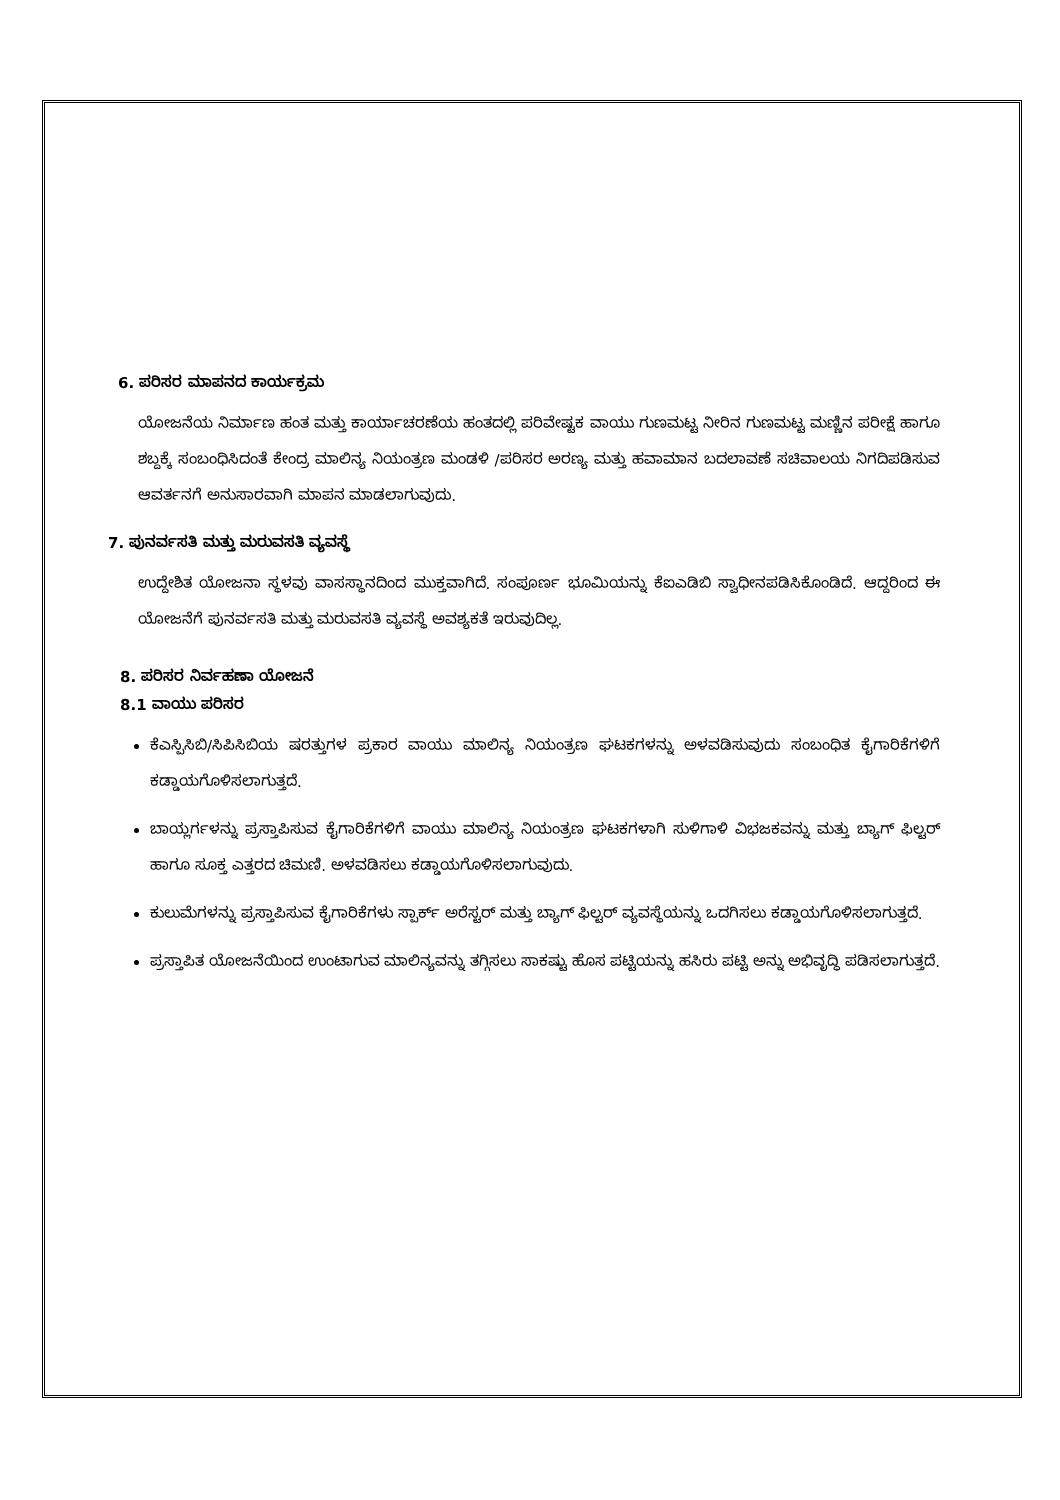6. ಪರಿಸರ ಮಾಪನದ ಕಾರ್ಯಕ್ರಮ
ಯೋಜನೆಯ ನಿರ್ಮಾಣ ಹಂತ ಮತ್ತು ಕಾರ್ಯಾಚರಣೆಯ ಹಂತದಲ್ಲಿ ಪರಿವೇಷ್ಟಕ ವಾಯು ಗುಣಮಟ್ಟ ನೀರಿನ ಗುಣಮಟ್ಟ ಮಣ್ಣಿನ ಪರೀಕ್ಷೆ ಹಾಗೂ ಶಬ್ದಕ್ಕೆ ಸಂಬಂಧಿಸಿದಂತೆ ಕೇಂದ್ರ ಮಾಲಿನ್ಯ ನಿಯಂತ್ರಣ ಮಂಡಳಿ /ಪರಿಸರ ಅರಣ್ಯ ಮತ್ತು ಹವಾಮಾನ ಬದಲಾವಣೆ ಸಚಿವಾಲಯ ನಿಗದಿಪಡಿಸುವ ಆವರ್ತನಗೆ ಅನುಸಾರವಾಗಿ ಮಾಪನ ಮಾಡಲಾಗುವುದು.
7. ಪುನರ್ವಸತಿ ಮತ್ತು ಮರುವಸತಿ ವ್ಯವಸ್ಥೆ
ಉದ್ದೇಶಿತ ಯೋಜನಾ ಸ್ಥಳವು ವಾಸಸ್ಥಾನದಿಂದ ಮುಕ್ತವಾಗಿದೆ. ಸಂಪೂರ್ಣ ಭೂಮಿಯನ್ನು ಕೆಐಎಡಿಬಿ ಸ್ವಾಧೀನಪಡಿಸಿಕೊಂಡಿದೆ. ಆದ್ದರಿಂದ ಈ ಯೋಜನೆಗೆ ಪುನರ್ವಸತಿ ಮತ್ತು ಮರುವಸತಿ ವ್ಯವಸ್ಥೆ ಅವಶ್ಯಕತೆ ಇರುವುದಿಲ್ಲ.
8. ಪರಿಸರ ನಿರ್ವಹಣಾ ಯೋಜನೆ
8.1 ವಾಯು ಪರಿಸರ
ಕೆಎಸ್ಪಿಸಿಬಿ/ಸಿಪಿಸಿಬಿಯ ಷರತ್ತುಗಳ ಪ್ರಕಾರ ವಾಯು ಮಾಲಿನ್ಯ ನಿಯಂತ್ರಣ ಘಟಕಗಳನ್ನು ಅಳವಡಿಸುವುದು ಸಂಬಂಧಿತ ಕೈಗಾರಿಕೆಗಳಿಗೆ ಕಡ್ಡಾಯಗೊಳಿಸಲಾಗುತ್ತದೆ.
ಬಾಯ್ಲರ್ಗಳನ್ನು ಪ್ರಸ್ತಾಪಿಸುವ ಕೈಗಾರಿಕೆಗಳಿಗೆ ವಾಯು ಮಾಲಿನ್ಯ ನಿಯಂತ್ರಣ ಘಟಕಗಳಾಗಿ ಸುಳಿಗಾಳಿ ವಿಭಜಕವನ್ನು ಮತ್ತು ಬ್ಯಾಗ್ ಫಿಲ್ಟರ್ ಹಾಗೂ ಸೂಕ್ತ ಎತ್ತರದ ಚಿಮಣಿ. ಅಳವಡಿಸಲು ಕಡ್ಡಾಯಗೊಳಿಸಲಾಗುವುದು.
ಕುಲುಮೆಗಳನ್ನು ಪ್ರಸ್ತಾಪಿಸುವ ಕೈಗಾರಿಕೆಗಳು ಸ್ಪಾರ್ಕ್ ಅರೆಸ್ಟರ್ ಮತ್ತು ಬ್ಯಾಗ್ ಫಿಲ್ಟರ್ ವ್ಯವಸ್ಥೆಯನ್ನು ಒದಗಿಸಲು ಕಡ್ಡಾಯಗೊಳಿಸಲಾಗುತ್ತದೆ.
ಪ್ರಸ್ತಾಪಿತ ಯೋಜನೆಯಿಂದ ಉಂಟಾಗುವ ಮಾಲಿನ್ಯವನ್ನು ತಗ್ಗಿಸಲು ಸಾಕಷ್ಟು ಹೊಸ ಪಟ್ಟಿಯನ್ನು ಹಸಿರು ಪಟ್ಟಿ ಅನ್ನು ಅಭಿವೃದ್ಧಿ ಪಡಿಸಲಾಗುತ್ತದೆ.